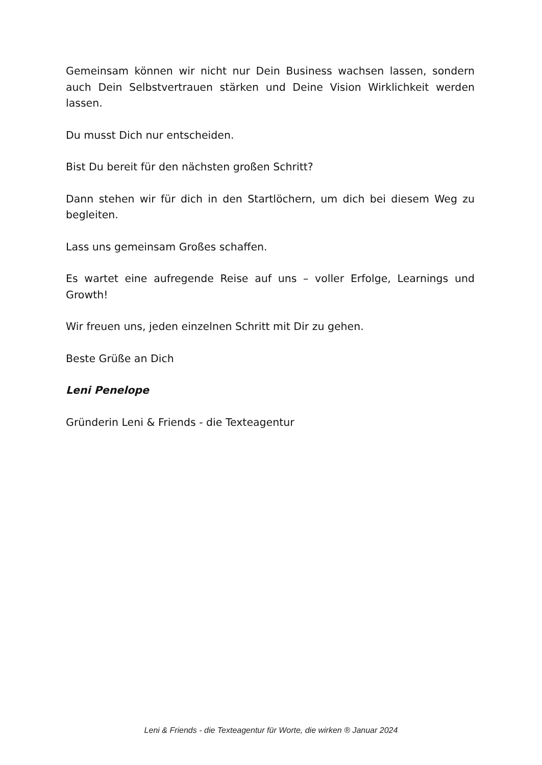Gemeinsam können wir nicht nur Dein Business wachsen lassen, sondern auch Dein Selbstvertrauen stärken und Deine Vision Wirklichkeit werden lassen.
Du musst Dich nur entscheiden.
Bist Du bereit für den nächsten großen Schritt?
Dann stehen wir für dich in den Startlöchern, um dich bei diesem Weg zu begleiten.
Lass uns gemeinsam Großes schaffen.
Es wartet eine aufregende Reise auf uns – voller Erfolge, Learnings und Growth!
Wir freuen uns, jeden einzelnen Schritt mit Dir zu gehen.
Beste Grüße an Dich
Leni Penelope
Gründerin Leni & Friends - die Texteagentur
Leni & Friends - die Texteagentur für Worte, die wirken ® Januar 2024